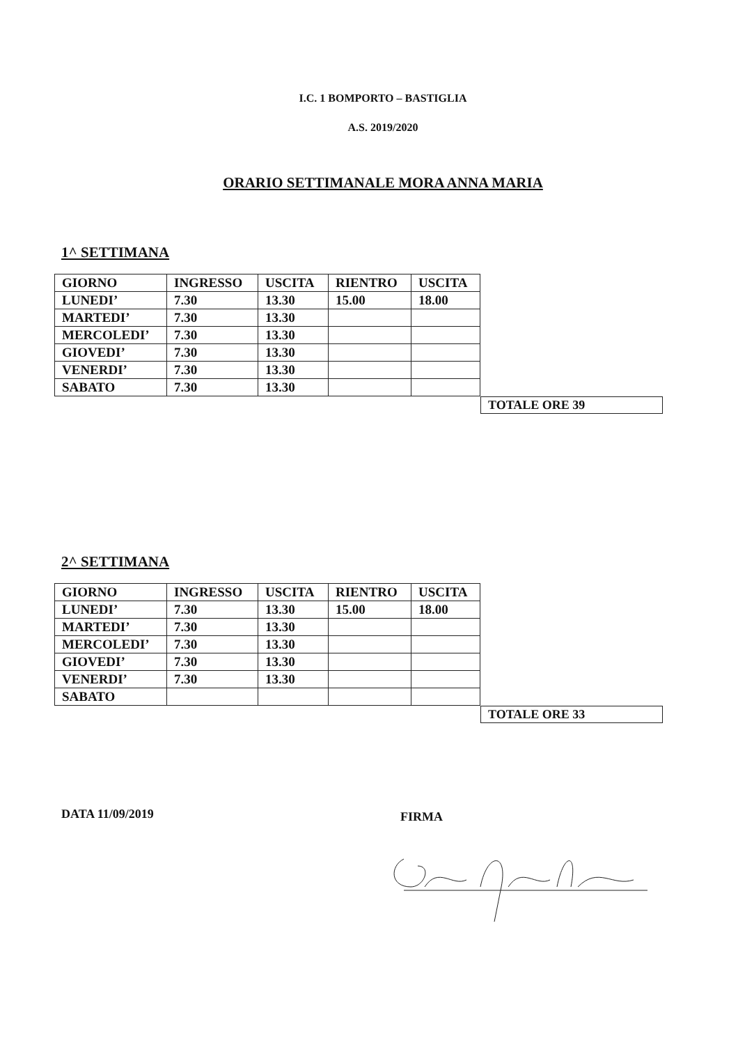I.C. 1 BOMPORTO – BASTIGLIA
A.S. 2019/2020
ORARIO SETTIMANALE MORA ANNA MARIA
1^ SETTIMANA
| GIORNO | INGRESSO | USCITA | RIENTRO | USCITA |
| LUNEDI’ | 7.30 | 13.30 | 15.00 | 18.00 |
| MARTEDI’ | 7.30 | 13.30 | | |
| MERCOLEDI’ | 7.30 | 13.30 | | |
| GIOVEDI’ | 7.30 | 13.30 | | |
| VENERDI’ | 7.30 | 13.30 | | |
| SABATO | 7.30 | 13.30 | | |
TOTALE ORE 39
2^ SETTIMANA
| GIORNO | INGRESSO | USCITA | RIENTRO | USCITA |
| LUNEDI’ | 7.30 | 13.30 | 15.00 | 18.00 |
| MARTEDI’ | 7.30 | 13.30 | | |
| MERCOLEDI’ | 7.30 | 13.30 | | |
| GIOVEDI’ | 7.30 | 13.30 | | |
| VENERDI’ | 7.30 | 13.30 | | |
| SABATO | | | | |
TOTALE ORE 33
DATA 11/09/2019
FIRMA